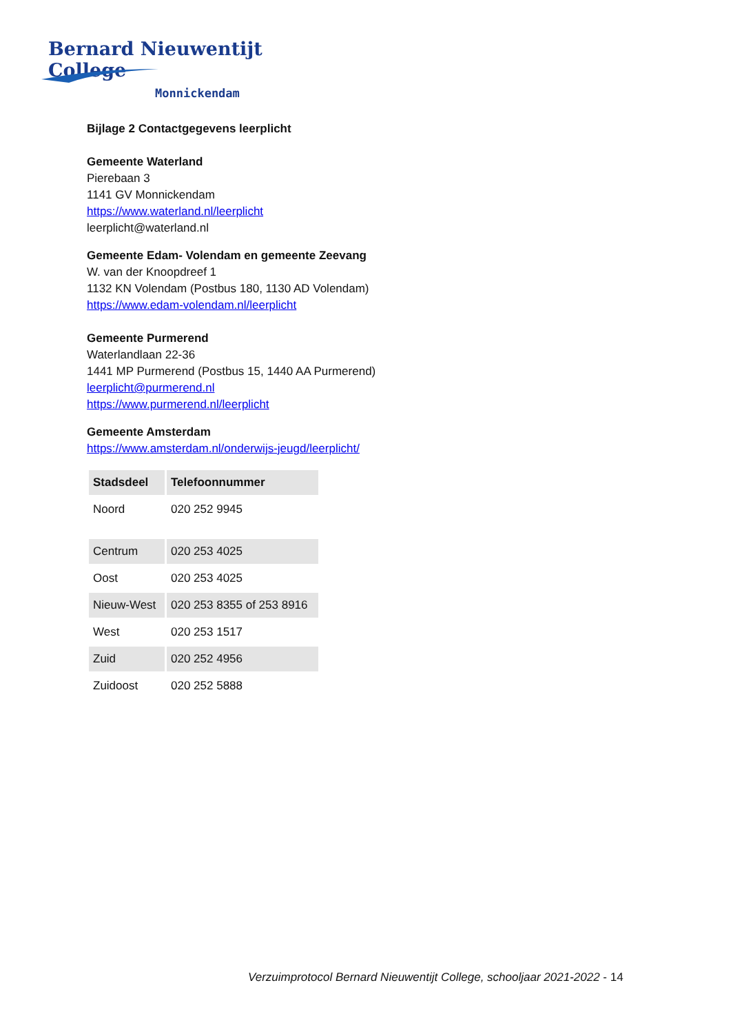Bernard Nieuwentijt College
Monnickendam
Bijlage 2 Contactgegevens leerplicht
Gemeente Waterland
Pierebaan 3
1141 GV Monnickendam
https://www.waterland.nl/leerplicht
leerplicht@waterland.nl
Gemeente Edam- Volendam en gemeente Zeevang
W. van der Knoopdreef 1
1132 KN Volendam (Postbus 180, 1130 AD Volendam)
https://www.edam-volendam.nl/leerplicht
Gemeente Purmerend
Waterlandlaan 22-36
1441 MP Purmerend (Postbus 15, 1440 AA Purmerend)
leerplicht@purmerend.nl
https://www.purmerend.nl/leerplicht
Gemeente Amsterdam
https://www.amsterdam.nl/onderwijs-jeugd/leerplicht/
| Stadsdeel | Telefoonnummer |
| --- | --- |
| Noord | 020 252 9945 |
| Centrum | 020 253 4025 |
| Oost | 020 253 4025 |
| Nieuw-West | 020 253 8355 of 253 8916 |
| West | 020 253 1517 |
| Zuid | 020 252 4956 |
| Zuidoost | 020 252 5888 |
Verzuimprotocol Bernard Nieuwentijt College, schooljaar 2021-2022 - 14